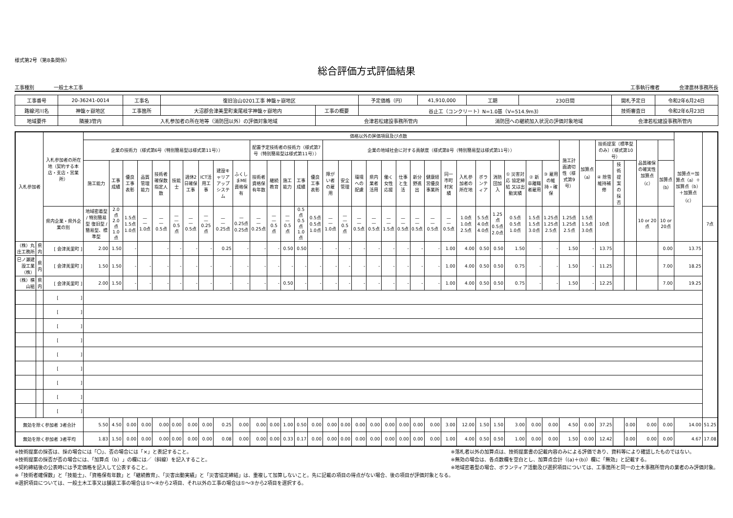様式第2号（第8条関係）
総合評価方式評価結果
工事種別　　　　一般土木工事 工事執行権者　　　　会津農林事務所長
| 工事番号 | 20-36241-0014 | 工事名 | 復旧治山0201工事 神籠ヶ嶽地区 | | 予定価格（円） | 41,910,000 | 工期 | 230日間 | 開札予定日 | 令和2年6月24日 |
| 路線河川名 | 神籠ヶ嶽地区 | 工事箇所 | 大沼郡会津美里町東尾岐字神籠ヶ嶽地内 | 工事の概要 | 谷止工（コンクリート）N=1.0基（V=514.9m3） | | | | 技術審査日 | 令和2年6月23日 |
| 地域要件 | 隣接3管内 | 入札参加者の所在地等（消防団以外）の評価対象地域 | | 会津若松建設事務所管内 | | | 消防団への継続加入状況の評価対象地域 | | 会津若松建設事務所管内 | |
| 入札参加者 | | 入札参加者の所在地（契約する本店・支店・営業所） | 価格以外の評価項目及び点数 | | | | | | | | | | | | | | | | | | | | | | | | | | | | | | | | | | | | | 加算点＝加算点（a）＋加算点（b）＋加算点（c） | |
| --- | --- | --- | --- | --- | --- | --- | --- | --- | --- | --- | --- | --- | --- | --- | --- | --- | --- | --- | --- | --- | --- | --- | --- | --- | --- | --- | --- | --- | --- | --- | --- | --- | --- | --- | --- | --- | --- | --- | --- | --- | --- |
| | | | 企業の技術力（様式第6号（特別簡易型は様式第11号）） | | | | | | | | | | 配置予定技術者の技術力（様式第7号（特別簡易型は様式第11号）） | | | | | 企業の地域社会に対する貢献度（様式第8号（特別簡易型は様式第11号）） | | | | | | | | | | | | | | | 施工計画適切性（様式第9号） | 加算点（a） | 技術提案〔標準型のみ〕（様式第10号） | | | 品質確保の確実性 加算点（c） | | | |
| | | | 施工能力 | 工事成績 | 優良工事表彰 | 品質管理能力 | 技術者確保数 指定人数 | 技能士 | 週休2日確保工事 | ICT活用工事 | 建設キャリアアップシステム | ふくしまME資格保有 | 技術者 資格保有年数 | 継続教育 | 施工能力 | 工事成績 | 優良工事表彰 | 障がい者の雇用 | 安全管理 | 環境への配慮 | 県内業者活用 | 働く女性応援 | 仕事と生活 | 新分野進出 | 健康経営優良事業所 | 同一市町村実績 | 入札参加者の所在地 | ボランティア | 消防団加入 | ① 災害対応 協定締結 又は出動実績 | ② 新卒離職者雇用 | ③ 雇用の維持・確保 | | | ④ 除雪維持補修 | 技術提案の採否 | | | 加算点（b） | | |
| | | 県内企業・県外企業の別 | 地域密着型 / 特別簡易型 復旧型 / 簡易型、標準型 | 2.0点 2.0点 1.0点 | 1.5点 1.5点 1.0点 | — — 1.0点 | — — 0.5点 | — — 0.5点 | — — 0.5点 | — — 0.25点 | — — 0.25点 | — 0.25点 0.25点 | — — 0.25点 | — — 0.5点 | — — 0.5点 | 0.5点 0.5点 1.0点 | 0.5点 0.5点 1.0点 | — — 1.0点 | — — 0.5点 | — — 0.5点 | — — 0.5点 | — — 1.5点 | — — 0.5点 | — — 0.5点 | — — 0.5点 | — — 0.5点 | 1.0点 1.0点 2.5点 | 5.5点 4.0点 4.0点 | 1.25点 0.5点 2.0点 | 0.5点 0.5点 1.0点 | 1.5点 1.5点 3.0点 | 1.25点 1.25点 2.5点 | 1.25点 1.25点 2.5点 | 1.5点 1.5点 3.0点 | 10点 | | | 10 or 20点 | 10 or 20点 | | 7点 |
| （株）丸庄工務所 | 県内 | [ 会津美里町 ] | 2.00 | 1.50 | - | | - | - | - | - | 0.25 | - | - | - | 0.50 | 0.50 | - | - | - | - | - | - | - | - | - | 1.00 | 4.00 | 0.50 | 0.50 | 1.50 | - | - | 1.50 | - | 13.75 | | | | 0.00 | 13.75 | |
| 巳ノ瀬建設工業（株） | 県内 | [ 会津美里町 ] | 1.50 | 1.50 | - | - | - | - | - | - | - | - | - | - | - | - | - | - | - | - | - | - | - | - | - | 1.00 | 4.00 | 0.50 | 0.50 | 0.75 | - | - | 1.50 | - | 11.25 | | | | 7.00 | 18.25 | |
| （株）横山組 | 県内 | [ 会津美里町 ] | 2.00 | 1.50 | - | - | - | - | - | - | - | - | - | - | 0.50 | - | - | - | - | - | - | - | - | - | - | 1.00 | 4.00 | 0.50 | 0.50 | 0.75 | - | - | 1.50 | - | 12.25 | | | | 7.00 | 19.25 | |
| | | [ ] | | | | | | | | | | | | | | | | | | | | | | | | | | | | | | | | | | | | | | | |
| | | [ ] | | | | | | | | | | | | | | | | | | | | | | | | | | | | | | | | | | | | | | | |
| | | [ ] | | | | | | | | | | | | | | | | | | | | | | | | | | | | | | | | | | | | | | | |
| | | [ ] | | | | | | | | | | | | | | | | | | | | | | | | | | | | | | | | | | | | | | | |
| | | [ ] | | | | | | | | | | | | | | | | | | | | | | | | | | | | | | | | | | | | | | | |
| | | [ ] | | | | | | | | | | | | | | | | | | | | | | | | | | | | | | | | | | | | | | | |
| | | [ ] | | | | | | | | | | | | | | | | | | | | | | | | | | | | | | | | | | | | | | | |
| | | [ ] | | | | | | | | | | | | | | | | | | | | | | | | | | | | | | | | | | | | | | | |
| | | [ ] | | | | | | | | | | | | | | | | | | | | | | | | | | | | | | | | | | | | | | | |
| 無効を除く参加者 3者合計 | | | 5.50 | 4.50 | 0.00 | 0.00 | 0.00 | 0.00 | 0.00 | 0.00 | 0.25 | 0.00 | 0.00 | 0.00 | 1.00 | 0.50 | 0.00 | 0.00 | 0.00 | 0.00 | 0.00 | 0.00 | 0.00 | 0.00 | 0.00 | 3.00 | 12.00 | 1.50 | 1.50 | 3.00 | 0.00 | 0.00 | 4.50 | 0.00 | 37.25 | | 0.00 | 0.00 | 0.00 | 14.00 | 51.25 |
| 無効を除く参加者 3者平均 | | | 1.83 | 1.50 | 0.00 | 0.00 | 0.00 | 0.00 | 0.00 | 0.00 | 0.08 | 0.00 | 0.00 | 0.00 | 0.33 | 0.17 | 0.00 | 0.00 | 0.00 | 0.00 | 0.00 | 0.00 | 0.00 | 0.00 | 0.00 | 1.00 | 4.00 | 0.50 | 0.50 | 1.00 | 0.00 | 0.00 | 1.50 | 0.00 | 12.42 | | 0.00 | 0.00 | 0.00 | 4.67 | 17.08 |
※技術提案の採否は、採の場合には「〇」、否の場合には「×」と表記すること。
※技術提案の採否が否の場合には、「加算点（b）」の欄には／（斜線）を記入すること。
※契約締結後の公表時には予定価格を記入して公表すること。
※落札者以外の加算点は、技術提案書の記載内容のみによる評価であり、資料等により確認したものではない。
※無効の場合は、各点数欄を空白とし、加算点合計（(a)＋(b)）欄に「無効」と記載する。
※地域密着型の場合、ボランティア活動及び選択項目については、工事箇所と同一の土木事務所管内の業者のみ評価対象。
※「技術者確保数」と「技能士」、「資格保有年数」と「継続教育」、「災害出動実績」と「災害協定締結」は、重複して加算しないこと。先に記載の項目の得点がない場合、後の項目が評価対象となる。
※選択項目については、一般土木工事又は舗装工事の場合は①～④から2項目、それ以外の工事の場合は①～③から2項目を選択する。